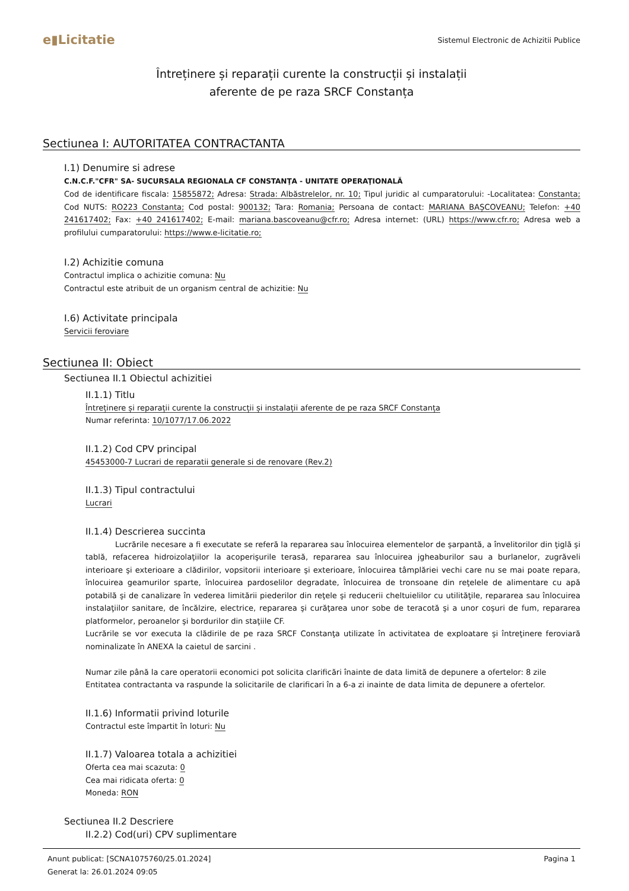e▮Licitatie
Sistemul Electronic de Achizitii Publice
Întreținere și reparații curente la construcții și instalații
aferente de pe raza SRCF Constanța
Sectiunea I: AUTORITATEA CONTRACTANTA
I.1) Denumire si adrese
C.N.C.F."CFR" SA- SUCURSALA REGIONALA CF CONSTANŢA - UNITATE OPERAŢIONALĂ
Cod de identificare fiscala: 15855872; Adresa: Strada: Albăstrelelor, nr. 10; Tipul juridic al cumparatorului: -Localitatea: Constanta; Cod NUTS: RO223 Constanta; Cod postal: 900132; Tara: Romania; Persoana de contact: MARIANA BAȘCOVEANU; Telefon: +40 241617402; Fax: +40 241617402; E-mail: mariana.bascoveanu@cfr.ro; Adresa internet: (URL) https://www.cfr.ro; Adresa web a profilului cumparatorului: https://www.e-licitatie.ro;
I.2) Achizitie comuna
Contractul implica o achizitie comuna: Nu
Contractul este atribuit de un organism central de achizitie: Nu
I.6) Activitate principala
Servicii feroviare
Sectiunea II: Obiect
Sectiunea II.1 Obiectul achizitiei
II.1.1) Titlu
Întreținere și reparații curente la construcții și instalații aferente de pe raza SRCF Constanța
Numar referinta: 10/1077/17.06.2022
II.1.2) Cod CPV principal
45453000-7 Lucrari de reparatii generale si de renovare (Rev.2)
II.1.3) Tipul contractului
Lucrari
II.1.4) Descrierea succinta
Lucrările necesare a fi executate se referă la repararea sau înlocuirea elementelor de şarpantă, a învelitorilor din ţiglă şi tablă, refacerea hidroizolaţiilor la acoperişurile terasă, repararea sau înlocuirea jgheaburilor sau a burlanelor, zugrăveli interioare şi exterioare a clădirilor, vopsitorii interioare şi exterioare, înlocuirea tâmplăriei vechi care nu se mai poate repara, înlocuirea geamurilor sparte, înlocuirea pardoselilor degradate, înlocuirea de tronsoane din reţelele de alimentare cu apă potabilă şi de canalizare în vederea limitării piederilor din reţele şi reducerii cheltuielilor cu utilităţile, repararea sau înlocuirea instalaţiilor sanitare, de încălzire, electrice, repararea şi curăţarea unor sobe de teracotă şi a unor coşuri de fum, repararea platformelor, peroanelor şi bordurilor din staţiile CF.
Lucrările se vor executa la clădirile de pe raza SRCF Constanţa utilizate în activitatea de exploatare şi întreţinere feroviară nominalizate în ANEXA la caietul de sarcini .
Numar zile până la care operatorii economici pot solicita clarificări înainte de data limită de depunere a ofertelor: 8 zile
Entitatea contractanta va raspunde la solicitarile de clarificari în a 6-a zi inainte de data limita de depunere a ofertelor.
II.1.6) Informatii privind loturile
Contractul este împartit în loturi: Nu
II.1.7) Valoarea totala a achizitiei
Oferta cea mai scazuta: 0
Cea mai ridicata oferta: 0
Moneda: RON
Sectiunea II.2 Descriere
II.2.2) Cod(uri) CPV suplimentare
Anunt publicat: [SCNA1075760/25.01.2024]
Generat la: 26.01.2024 09:05
Pagina 1